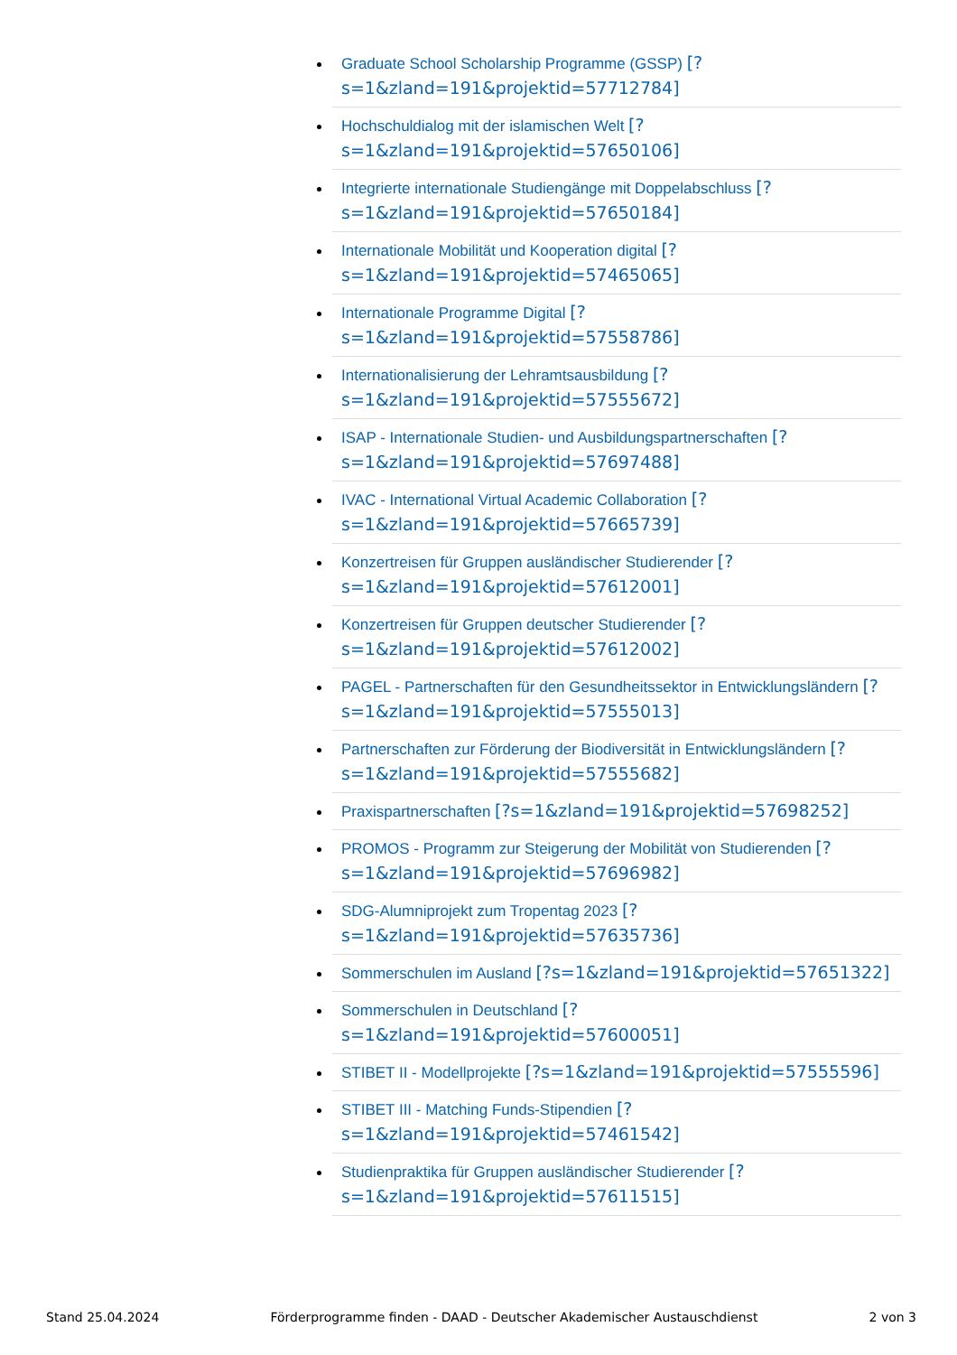Graduate School Scholarship Programme (GSSP) [?s=1&zland=191&projektid=57712784]
Hochschuldialog mit der islamischen Welt [?s=1&zland=191&projektid=57650106]
Integrierte internationale Studiengänge mit Doppelabschluss [?s=1&zland=191&projektid=57650184]
Internationale Mobilität und Kooperation digital [?s=1&zland=191&projektid=57465065]
Internationale Programme Digital [?s=1&zland=191&projektid=57558786]
Internationalisierung der Lehramtsausbildung [?s=1&zland=191&projektid=57555672]
ISAP - Internationale Studien- und Ausbildungspartnerschaften [?s=1&zland=191&projektid=57697488]
IVAC - International Virtual Academic Collaboration [?s=1&zland=191&projektid=57665739]
Konzertreisen für Gruppen ausländischer Studierender [?s=1&zland=191&projektid=57612001]
Konzertreisen für Gruppen deutscher Studierender [?s=1&zland=191&projektid=57612002]
PAGEL - Partnerschaften für den Gesundheitssektor in Entwicklungsländern [?s=1&zland=191&projektid=57555013]
Partnerschaften zur Förderung der Biodiversität in Entwicklungsländern [?s=1&zland=191&projektid=57555682]
Praxispartnerschaften [?s=1&zland=191&projektid=57698252]
PROMOS - Programm zur Steigerung der Mobilität von Studierenden [?s=1&zland=191&projektid=57696982]
SDG-Alumniprojekt zum Tropentag 2023 [?s=1&zland=191&projektid=57635736]
Sommerschulen im Ausland [?s=1&zland=191&projektid=57651322]
Sommerschulen in Deutschland [?s=1&zland=191&projektid=57600051]
STIBET II - Modellprojekte [?s=1&zland=191&projektid=57555596]
STIBET III - Matching Funds-Stipendien [?s=1&zland=191&projektid=57461542]
Studienpraktika für Gruppen ausländischer Studierender [?s=1&zland=191&projektid=57611515]
Stand 25.04.2024 Förderprogramme finden - DAAD - Deutscher Akademischer Austauschdienst 2 von 3